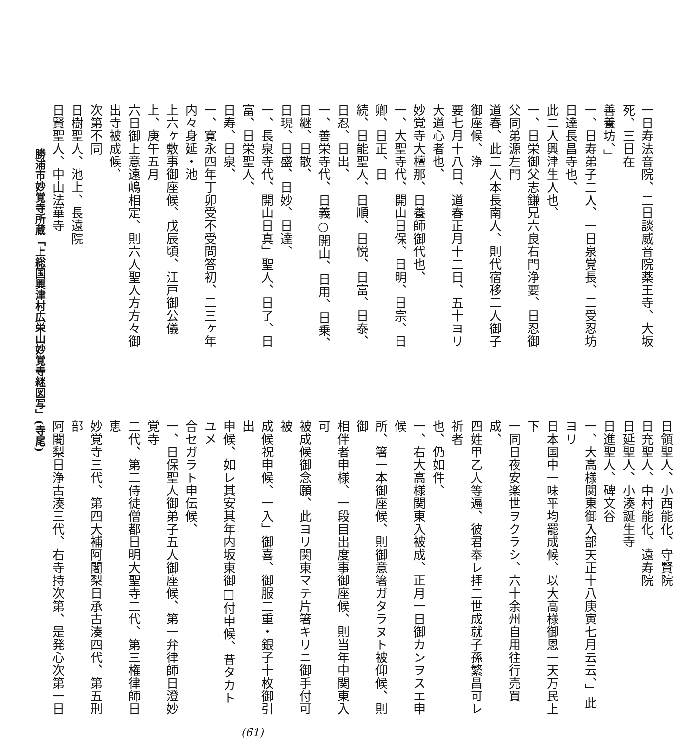一日寿法音院、二日談威音院薬王寺、大坂死、三日在
善養坊、」
一、日寿弟子二人、一日泉覚長、二受忍坊日達長昌寺也、
此二人興津生人也、
一、日栄御父志鎌兄六良右門浄要、日忍御父同弟源左門
道春、此二人本長南人、則代宿移二人御子御座候、浄
要七月十八日、道春正月十二日、五十ヨリ大道心者也、
妙覚寺大檀那、日養師御代也、
一、大聖寺代、開山日保、日明、日宗、日卿、日正、日
続、日能聖人、日順、日悦、日富、日泰、日忍、日出、
一、善栄寺代、日義○開山、日用、日乗、日継、日散、
日現、日盛、日妙、日達、
一、長泉寺代、開山日真」聖人、日了、日富、日栄聖人、
日寿、日泉、
一、寛永四年丁卯受不受問答初、二三ヶ年内々身延・池
上六ヶ敷事御座候、戊辰頃、江戸御公儀上、庚午五月
六日御上意遠嶋相定、則六人聖人方方々御出寺被成候、
次第不同
日樹聖人、池上、長遠院
日賢聖人、中山法華寺
日領聖人、小西能化、守賢院
日充聖人、中村能化、遠寿院
日延聖人、小湊誕生寺
日進聖人、碑文谷
一、大高様関東御入部天正十八庚寅七月云云、」此ヨリ
日本国中一味平均罷成候、以大高様御恩一天万民上下
一同日夜安楽世ヲクラシ、六十余州自用往行売買成、
四姓甲乙人等遍、彼君奉レ拝二世成就子孫繁昌可レ祈者
也、仍如件、
一、右大高様関東入被成、正月一日御カンヲスエ申候
所、箸一本御座候、則御意箸ガタラヌト被仰候、則御
相伴者申様、一段目出度事御座候、則当年中関東入可
被成候御念願、此ヨリ関東マテ片箸キリニ御手付可被
成候祝申候、一入」御喜、御服二重・銀子十枚御引出
申候、如レ其安其年内坂東御□付申候、昔タカトユメ
合セガラト申伝候、
一、日保聖人御弟子五人御座候、第一弁律師日澄妙覚寺
二代、第二侍徒僧都日明大聖寺二代、第三権律師日恵
妙覚寺三代、第四大補阿闍梨日承古湊四代、第五刑部
阿闍梨日浄古湊三代、右寺持次第、是発心次第一日
(61)
勝浦市妙覚寺所蔵「上総国興津村広栄山妙覚寺継図写」(寺尾)